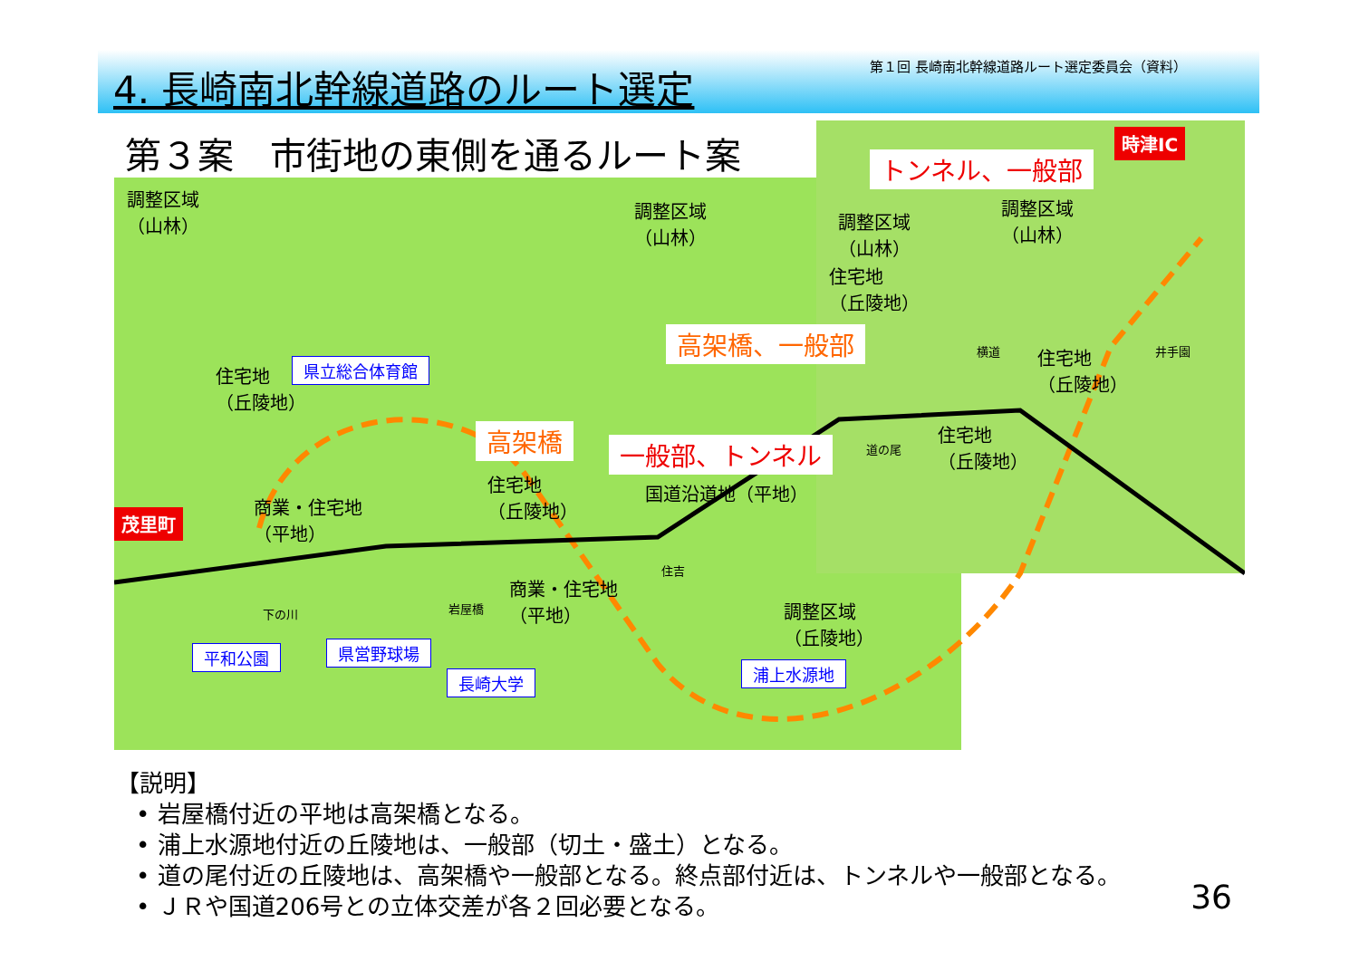4. 長崎南北幹線道路のルート選定
第１回 長崎南北幹線道路ルート選定委員会（資料）
第３案　市街地の東側を通るルート案
調整区域
（山林）
調整区域
（山林）
調整区域
（山林）
調整区域
（山林）
住宅地
（丘陵地）
時津IC
トンネル、一般部
高架橋、一般部 横道
住宅地
（丘陵地）
井手園
住宅地
（丘陵地）
県立総合体育館
高架橋 一般部、トンネル 道の尾
住宅地
（丘陵地）
住宅地
（丘陵地）
商業・住宅地
（平地）
国道沿道地（平地）
茂里町
住吉
商業・住宅地
（平地）
岩屋橋
下の川
調整区域
（丘陵地）
平和公園 県営野球場
長崎大学 浦上水源地
【説明】
• 岩屋橋付近の平地は高架橋となる。
• 浦上水源地付近の丘陵地は、一般部（切土・盛土）となる。
• 道の尾付近の丘陵地は、高架橋や一般部となる。終点部付近は、トンネルや一般部となる。
• ＪＲや国道206号との立体交差が各２回必要となる。
36